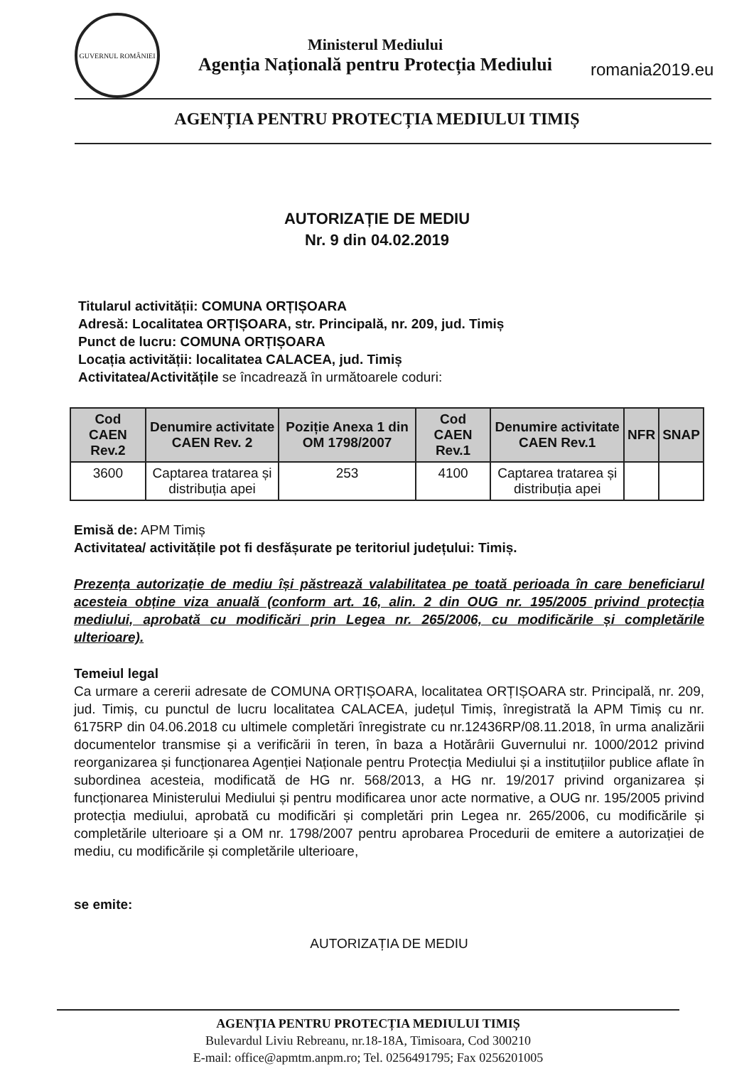GUVERNUL ROMÂNIEI
Ministerul Mediului
Agenția Națională pentru Protecția Mediului
romania2019.eu
AGENȚIA PENTRU PROTECȚIA MEDIULUI TIMIȘ
AUTORIZAȚIE DE MEDIU
Nr. 9 din 04.02.2019
Titularul activității: COMUNA ORȚIȘOARA
Adresă: Localitatea ORȚIȘOARA, str. Principală, nr. 209, jud. Timiș
Punct de lucru: COMUNA ORȚIȘOARA
Locația activității: localitatea CALACEA, jud. Timiș
Activitatea/Activitățile se încadrează în următoarele coduri:
| Cod CAEN Rev.2 | Denumire activitate CAEN Rev. 2 | Poziție Anexa 1 din OM 1798/2007 | Cod CAEN Rev.1 | Denumire activitate CAEN Rev.1 | NFR | SNAP |
| --- | --- | --- | --- | --- | --- | --- |
| 3600 | Captarea tratarea și distribuția apei | 253 | 4100 | Captarea tratarea și distribuția apei | | |
Emisă de: APM Timiș
Activitatea/ activitățile pot fi desfășurate pe teritoriul județului: Timiș.
Prezența autorizație de mediu își păstrează valabilitatea pe toată perioada în care beneficiarul acesteia obține viza anuală (conform art. 16, alin. 2 din OUG nr. 195/2005 privind protecția mediului, aprobată cu modificări prin Legea nr. 265/2006, cu modificările și completările ulterioare).
Temeiul legal
Ca urmare a cererii adresate de COMUNA ORȚIȘOARA, localitatea ORȚIȘOARA str. Principală, nr. 209, jud. Timiș, cu punctul de lucru localitatea CALACEA, județul Timiș, înregistrată la APM Timiș cu nr. 6175RP din 04.06.2018 cu ultimele completări înregistrate cu nr.12436RP/08.11.2018, în urma analizării documentelor transmise și a verificării în teren, în baza a Hotărârii Guvernului nr. 1000/2012 privind reorganizarea și funcționarea Agenției Naționale pentru Protecția Mediului și a instituțiilor publice aflate în subordinea acesteia, modificată de HG nr. 568/2013, a HG nr. 19/2017 privind organizarea și funcționarea Ministerului Mediului și pentru modificarea unor acte normative, a OUG nr. 195/2005 privind protecția mediului, aprobată cu modificări și completări prin Legea nr. 265/2006, cu modificările și completările ulterioare și a OM nr. 1798/2007 pentru aprobarea Procedurii de emitere a autorizației de mediu, cu modificările și completările ulterioare,
se emite:
AUTORIZAȚIA DE MEDIU
AGENȚIA PENTRU PROTECȚIA MEDIULUI TIMIȘ
Bulevardul Liviu Rebreanu, nr.18-18A, Timisoara, Cod 300210
E-mail: office@apmtm.anpm.ro; Tel. 0256491795; Fax 0256201005